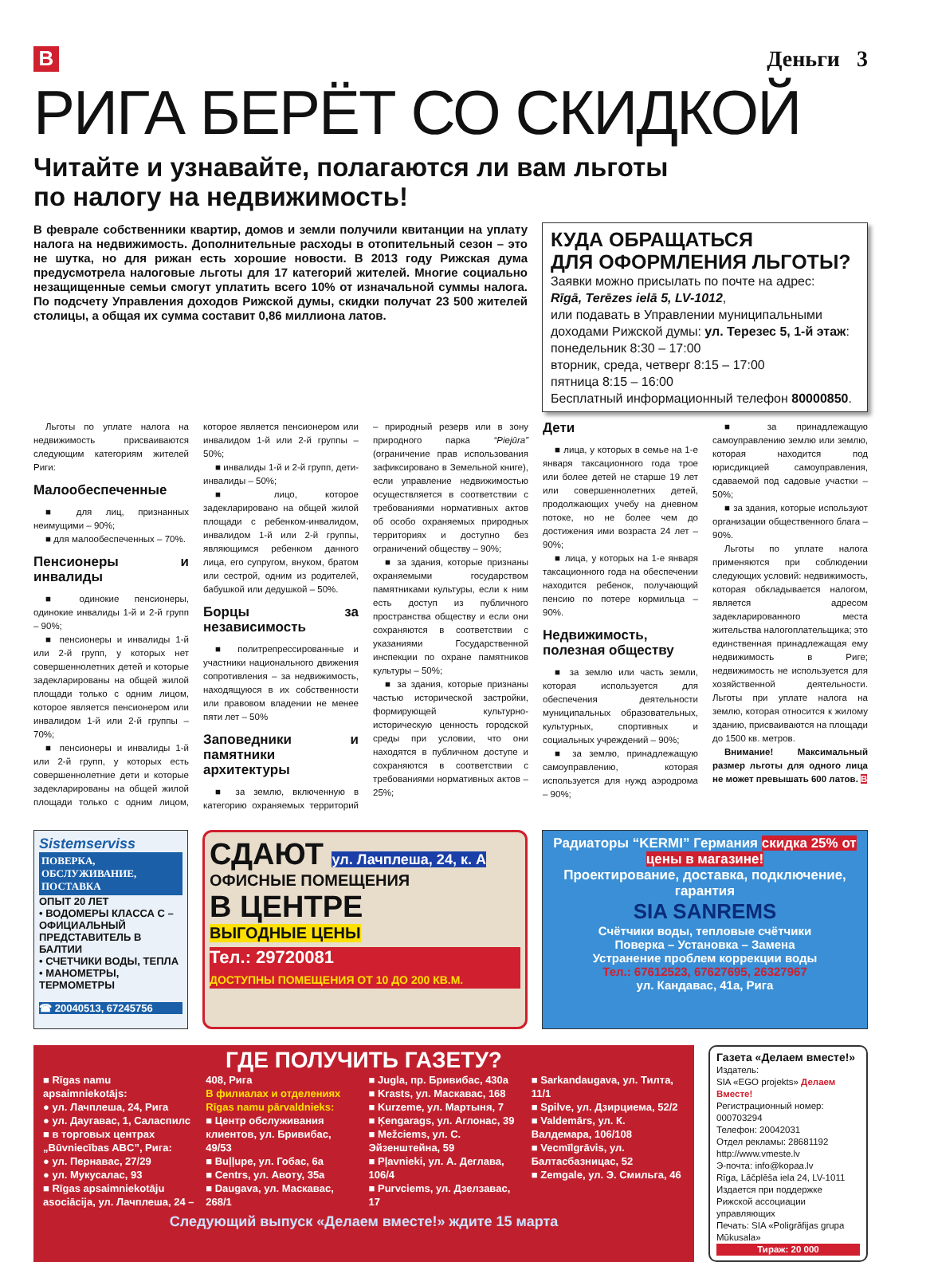В
Деньги 3
РИГА БЕРЁТ СО СКИДКОЙ
Читайте и узнавайте, полагаются ли вам льготы
по налогу на недвижимость!
В феврале собственники квартир, домов и земли получили квитанции на уплату налога на недвижимость. Дополнительные расходы в отопительный сезон – это не шутка, но для рижан есть хорошие новости. В 2013 году Рижская дума предусмотрела налоговые льготы для 17 категорий жителей. Многие социально незащищенные семьи смогут уплатить всего 10% от изначальной суммы налога. По подсчету Управления доходов Рижской думы, скидки получат 23 500 жителей столицы, а общая их сумма составит 0,86 миллиона латов.
КУДА ОБРАЩАТЬСЯ
ДЛЯ ОФОРМЛЕНИЯ ЛЬГОТЫ?
Заявки можно присылать по почте на адрес:
Rīgā, Terēzes ielā 5, LV-1012,
или подавать в Управлении муниципальными доходами Рижской думы: ул. Терезес 5, 1-й этаж:
понедельник 8:30 – 17:00
вторник, среда, четверг 8:15 – 17:00
пятница 8:15 – 16:00
Бесплатный информационный телефон 80000850.
Льготы по уплате налога на недвижимость присваиваются следующим категориям жителей Риги:
Малообеспеченные
■ для лиц, признанных неимущими – 90%;
■ для малообеспеченных – 70%.
Пенсионеры и инвалиды
■ одинокие пенсионеры, одинокие инвалиды 1-й и 2-й групп – 90%;
■ пенсионеры и инвалиды 1-й или 2-й групп, у которых нет совершеннолетних детей и которые задекларированы на общей жилой площади только с одним лицом, которое является пенсионером или инвалидом 1-й или 2-й группы – 70%;
■ пенсионеры и инвалиды 1-й или 2-й групп, у которых есть совершеннолетние дети и которые задекларированы на общей жилой площади только с одним лицом, которое является пенсионером или инвалидом 1-й или 2-й группы – 50%;
■ инвалиды 1-й и 2-й групп, дети-инвалиды – 50%;
■ лицо, которое задекларировано на общей жилой площади с ребенком-инвалидом, инвалидом 1-й или 2-й группы, являющимся ребенком данного лица, его супругом, внуком, братом или сестрой, одним из родителей, бабушкой или дедушкой – 50%.
Борцы за независимость
■ политрепрессированные и участники национального движения сопротивления – за недвижимость, находящуюся в их собственности или правовом владении не менее пяти лет – 50%
Заповедники и памятники архитектуры
■ за землю, включенную в категорию охраняемых территорий – природный резерв или в зону природного парка “Piejūra” (ограничение прав использования зафиксировано в Земельной книге), если управление недвижимостью осуществляется в соответствии с требованиями нормативных актов об особо охраняемых природных территориях и доступно без ограничений обществу – 90%;
■ за здания, которые признаны охраняемыми государством памятниками культуры, если к ним есть доступ из публичного пространства обществу и если они сохраняются в соответствии с указаниями Государственной инспекции по охране памятников культуры – 50%;
■ за здания, которые признаны частью исторической застройки, формирующей культурно-историческую ценность городской среды при условии, что они находятся в публичном доступе и сохраняются в соответствии с требованиями нормативных актов – 25%;
Дети
■ лица, у которых в семье на 1-е января таксационного года трое или более детей не старше 19 лет или совершеннолетних детей, продолжающих учебу на дневном потоке, но не более чем до достижения ими возраста 24 лет – 90%;
■ лица, у которых на 1-е января таксационного года на обеспечении находится ребенок, получающий пенсию по потере кормильца – 90%.
Недвижимость, полезная обществу
■ за землю или часть земли, которая используется для обеспечения деятельности муниципальных образовательных, культурных, спортивных и социальных учреждений – 90%;
■ за землю, принадлежащую самоуправлению, которая используется для нужд аэродрома – 90%;
■ за принадлежащую самоуправлению землю или землю, которая находится под юрисдикцией самоуправления, сдаваемой под садовые участки – 50%;
■ за здания, которые используют организации общественного блага – 90%.
Льготы по уплате налога применяются при соблюдении следующих условий: недвижимость, которая обкладывается налогом, является адресом задекларированного места жительства налогоплательщика; это единственная принадлежащая ему недвижимость в Риге; недвижимость не используется для хозяйственной деятельности. Льготы при уплате налога на землю, которая относится к жилому зданию, присваиваются на площади до 1500 кв. метров.
Внимание! Максимальный размер льготы для одного лица не может превышать 600 латов. В
Sistemserviss
ПОВЕРКА, ОБСЛУЖИВАНИЕ, ПОСТАВКА
ОПЫТ 20 ЛЕТ
• ВОДОМЕРЫ КЛАССА С – ОФИЦИАЛЬНЫЙ ПРЕДСТАВИТЕЛЬ В БАЛТИИ
• СЧЕТЧИКИ ВОДЫ, ТЕПЛА
• МАНОМЕТРЫ, ТЕРМОМЕТРЫ
☎ 20040513, 67245756
СДАЮТ ул. Лачплеша, 24, к. А
ОФИСНЫЕ ПОМЕЩЕНИЯ
В ЦЕНТРЕ
ВЫГОДНЫЕ ЦЕНЫ
Тел.: 29720081
ДОСТУПНЫ ПОМЕЩЕНИЯ ОТ 10 ДО 200 КВ.М.
Радиаторы “KERMI” Германия скидка 25% от цены в магазине!
Проектирование, доставка, подключение, гарантия
SIA SANREMS
Счётчики воды, тепловые счётчики
Поверка – Установка – Замена
Устранение проблем коррекции воды
Тел.: 67612523, 67627695, 26327967
ул. Кандавас, 41а, Рига
ГДЕ ПОЛУЧИТЬ ГАЗЕТУ?
■ Rīgas namu apsaimniekotājs:
● ул. Лачплеша, 24, Рига
● ул. Даугавас, 1, Саласпилс
■ в торговых центрах „Būvniecības ABC”, Рига:
● ул. Пернавас, 27/29
● ул. Мукусалас, 93
■ Rīgas apsaimniekotāju asociācija, ул. Лачплеша, 24 – 408, Рига
В филиалах и отделениях Rīgas namu pārvaldnieks:
■ Центр обслуживания клиентов, ул. Бривибас, 49/53
■ Buļļupe, ул. Гобас, 6а
■ Centrs, ул. Авоту, 35а
■ Daugava, ул. Маскавас, 268/1
■ Jugla, пр. Бривибас, 430а
■ Krasts, ул. Маскавас, 168
■ Kurzeme, ул. Мартыня, 7
■ Ķengarags, ул. Аглонас, 39
■ Mežciems, ул. С. Эйзенштейна, 59
■ Pļavnieki, ул. А. Деглава, 106/4
■ Purvciems, ул. Дзелзавас, 17
■ Sarkandaugava, ул. Тилта, 11/1
■ Spilve, ул. Дзирциема, 52/2
■ Valdemārs, ул. К. Валдемара, 106/108
■ Vecmīlgrāvis, ул. Балтасбазницас, 52
■ Zemgale, ул. Э. Смильга, 46
Следующий выпуск «Делаем вместе!» ждите 15 марта
Газета «Делаем вместе!»
Издатель:
SIA «EGO projekts» Делаем Вместе!
Регистрационный номер: 000703294
Телефон: 20042031
Отдел рекламы: 28681192
http://www.vmeste.lv
Э-почта: info@kopaa.lv
Rīga, Lāčplēša iela 24, LV-1011
Издается при поддержке Рижской ассоциации управляющих
Печать: SIA «Poligrāfijas grupa Mūkusala»
Тираж: 20 000